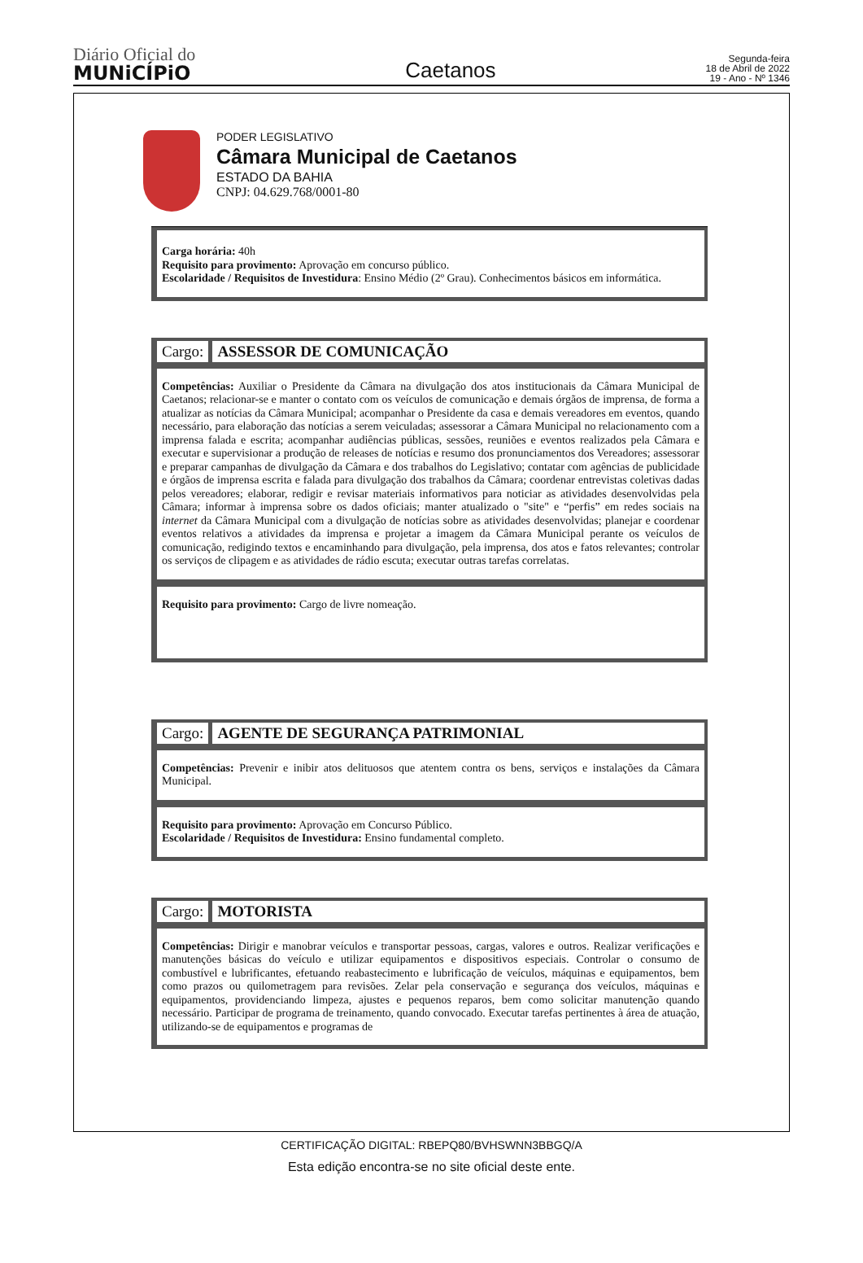Diário Oficial do
MUNiCÍPiO
Caetanos
Segunda-feira
18 de Abril de 2022
19 - Ano - Nº 1346
PODER LEGISLATIVO
Câmara Municipal de Caetanos
ESTADO DA BAHIA
CNPJ: 04.629.768/0001-80
Carga horária: 40h
Requisito para provimento: Aprovação em concurso público.
Escolaridade / Requisitos de Investidura: Ensino Médio (2º Grau). Conhecimentos básicos em informática.
Cargo: ASSESSOR DE COMUNICAÇÃO
Competências: Auxiliar o Presidente da Câmara na divulgação dos atos institucionais da Câmara Municipal de Caetanos; relacionar-se e manter o contato com os veículos de comunicação e demais órgãos de imprensa, de forma a atualizar as notícias da Câmara Municipal; acompanhar o Presidente da casa e demais vereadores em eventos, quando necessário, para elaboração das notícias a serem veiculadas; assessorar a Câmara Municipal no relacionamento com a imprensa falada e escrita; acompanhar audiências públicas, sessões, reuniões e eventos realizados pela Câmara e executar e supervisionar a produção de releases de notícias e resumo dos pronunciamentos dos Vereadores; assessorar e preparar campanhas de divulgação da Câmara e dos trabalhos do Legislativo; contatar com agências de publicidade e órgãos de imprensa escrita e falada para divulgação dos trabalhos da Câmara; coordenar entrevistas coletivas dadas pelos vereadores; elaborar, redigir e revisar materiais informativos para noticiar as atividades desenvolvidas pela Câmara; informar à imprensa sobre os dados oficiais; manter atualizado o "site" e “perfis” em redes sociais na internet da Câmara Municipal com a divulgação de notícias sobre as atividades desenvolvidas; planejar e coordenar eventos relativos a atividades da imprensa e projetar a imagem da Câmara Municipal perante os veículos de comunicação, redigindo textos e encaminhando para divulgação, pela imprensa, dos atos e fatos relevantes; controlar os serviços de clipagem e as atividades de rádio escuta; executar outras tarefas correlatas.
Requisito para provimento: Cargo de livre nomeação.
Cargo: AGENTE DE SEGURANÇA PATRIMONIAL
Competências: Prevenir e inibir atos delituosos que atentem contra os bens, serviços e instalações da Câmara Municipal.
Requisito para provimento: Aprovação em Concurso Público.
Escolaridade / Requisitos de Investidura: Ensino fundamental completo.
Cargo: MOTORISTA
Competências: Dirigir e manobrar veículos e transportar pessoas, cargas, valores e outros. Realizar verificações e manutenções básicas do veículo e utilizar equipamentos e dispositivos especiais. Controlar o consumo de combustível e lubrificantes, efetuando reabastecimento e lubrificação de veículos, máquinas e equipamentos, bem como prazos ou quilometragem para revisões. Zelar pela conservação e segurança dos veículos, máquinas e equipamentos, providenciando limpeza, ajustes e pequenos reparos, bem como solicitar manutenção quando necessário. Participar de programa de treinamento, quando convocado. Executar tarefas pertinentes à área de atuação, utilizando-se de equipamentos e programas de
CERTIFICAÇÃO DIGITAL: RBEPQ80/BVHSWNN3BBGQ/A
Esta edição encontra-se no site oficial deste ente.